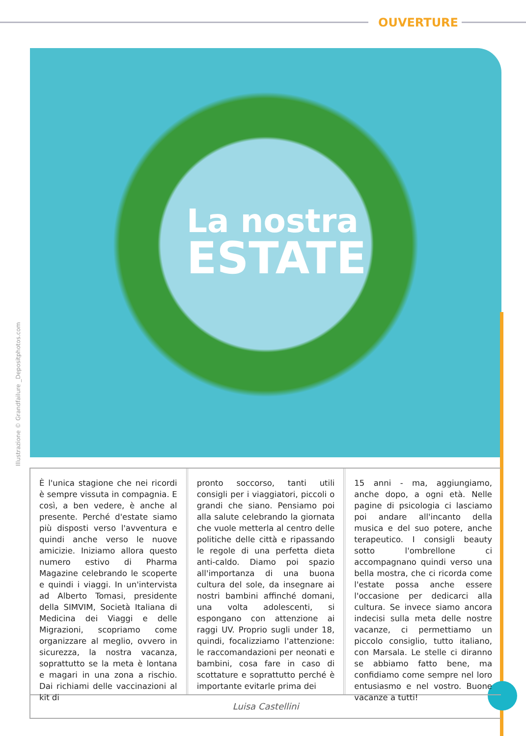OUVERTURE
La nostra
ESTATE
Illustrazione © Grandfailure _Depositphotos.com
È l'unica stagione che nei ricordi è sempre vissuta in compagnia. E così, a ben vedere, è anche al presente. Perché d'estate siamo più disposti verso l'avventura e quindi anche verso le nuove amicizie. Iniziamo allora questo numero estivo di Pharma Magazine celebrando le scoperte e quindi i viaggi. In un'intervista ad Alberto Tomasi, presidente della SIMVIM, Società Italiana di Medicina dei Viaggi e delle Migrazioni, scopriamo come organizzare al meglio, ovvero in sicurezza, la nostra vacanza, soprattutto se la meta è lontana e magari in una zona a rischio. Dai richiami delle vaccinazioni al kit di
pronto soccorso, tanti utili consigli per i viaggiatori, piccoli o grandi che siano. Pensiamo poi alla salute celebrando la giornata che vuole metterla al centro delle politiche delle città e ripassando le regole di una perfetta dieta anti-caldo. Diamo poi spazio all'importanza di una buona cultura del sole, da insegnare ai nostri bambini affinché domani, una volta adolescenti, si espongano con attenzione ai raggi UV. Proprio sugli under 18, quindi, focalizziamo l'attenzione: le raccomandazioni per neonati e bambini, cosa fare in caso di scottature e soprattutto perché è importante evitarle prima dei
15 anni - ma, aggiungiamo, anche dopo, a ogni età. Nelle pagine di psicologia ci lasciamo poi andare all'incanto della musica e del suo potere, anche terapeutico. I consigli beauty sotto l'ombrellone ci accompagnano quindi verso una bella mostra, che ci ricorda come l'estate possa anche essere l'occasione per dedicarci alla cultura. Se invece siamo ancora indecisi sulla meta delle nostre vacanze, ci permettiamo un piccolo consiglio, tutto italiano, con Marsala. Le stelle ci diranno se abbiamo fatto bene, ma confidiamo come sempre nel loro entusiasmo e nel vostro. Buone vacanze a tutti!
Luisa Castellini